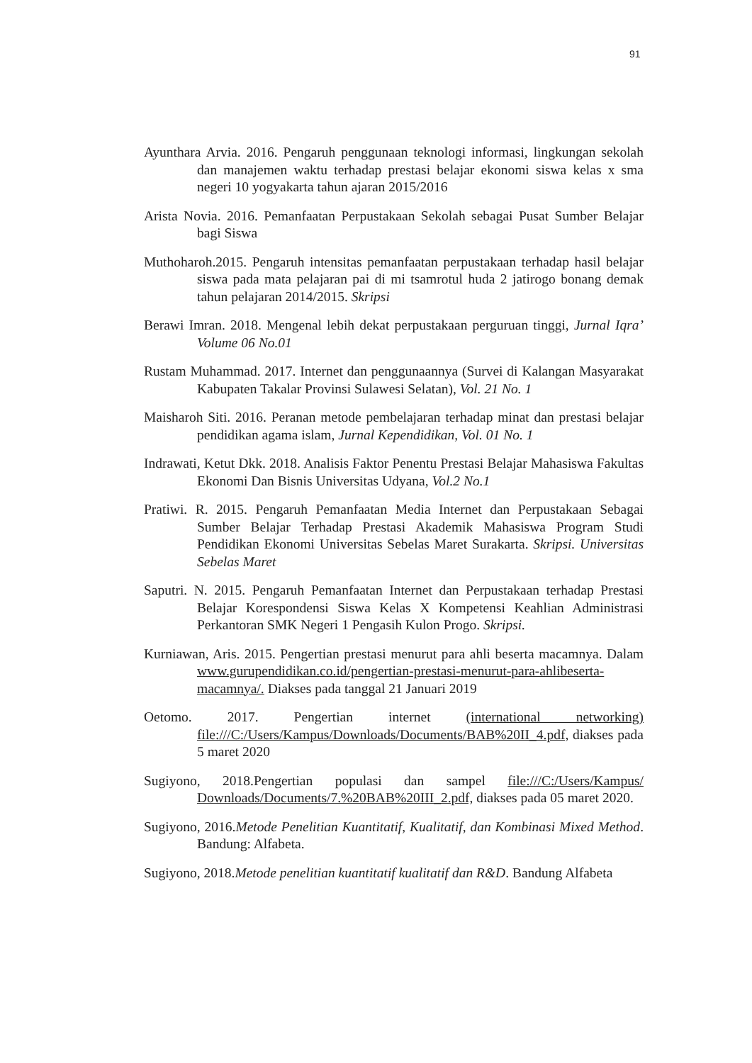91
Ayunthara Arvia. 2016. Pengaruh penggunaan teknologi informasi, lingkungan sekolah dan manajemen waktu terhadap prestasi belajar ekonomi siswa kelas x sma negeri 10 yogyakarta tahun ajaran 2015/2016
Arista Novia. 2016. Pemanfaatan Perpustakaan Sekolah sebagai Pusat Sumber Belajar bagi Siswa
Muthoharoh.2015. Pengaruh intensitas pemanfaatan perpustakaan terhadap hasil belajar siswa pada mata pelajaran pai di mi tsamrotul huda 2 jatirogo bonang demak tahun pelajaran 2014/2015. Skripsi
Berawi Imran. 2018. Mengenal lebih dekat perpustakaan perguruan tinggi, Jurnal Iqra’ Volume 06 No.01
Rustam Muhammad. 2017. Internet dan penggunaannya (Survei di Kalangan Masyarakat Kabupaten Takalar Provinsi Sulawesi Selatan), Vol. 21 No. 1
Maisharoh Siti. 2016. Peranan metode pembelajaran terhadap minat dan prestasi belajar pendidikan agama islam, Jurnal Kependidikan, Vol. 01 No. 1
Indrawati, Ketut Dkk. 2018. Analisis Faktor Penentu Prestasi Belajar Mahasiswa Fakultas Ekonomi Dan Bisnis Universitas Udyana, Vol.2 No.1
Pratiwi. R. 2015. Pengaruh Pemanfaatan Media Internet dan Perpustakaan Sebagai Sumber Belajar Terhadap Prestasi Akademik Mahasiswa Program Studi Pendidikan Ekonomi Universitas Sebelas Maret Surakarta. Skripsi. Universitas Sebelas Maret
Saputri. N. 2015. Pengaruh Pemanfaatan Internet dan Perpustakaan terhadap Prestasi Belajar Korespondensi Siswa Kelas X Kompetensi Keahlian Administrasi Perkantoran SMK Negeri 1 Pengasih Kulon Progo. Skripsi.
Kurniawan, Aris. 2015. Pengertian prestasi menurut para ahli beserta macamnya. Dalam www.gurupendidikan.co.id/pengertian-prestasi-menurut-para-ahlibeserta-macamnya/. Diakses pada tanggal 21 Januari 2019
Oetomo. 2017. Pengertian internet (international networking) file:///C:/Users/Kampus/Downloads/Documents/BAB%20II_4.pdf, diakses pada 5 maret 2020
Sugiyono, 2018.Pengertian populasi dan sampel file:///C:/Users/Kampus/ Downloads/Documents/7.%20BAB%20III_2.pdf, diakses pada 05 maret 2020.
Sugiyono, 2016.Metode Penelitian Kuantitatif, Kualitatif, dan Kombinasi Mixed Method. Bandung: Alfabeta.
Sugiyono, 2018.Metode penelitian kuantitatif kualitatif dan R&D. Bandung Alfabeta